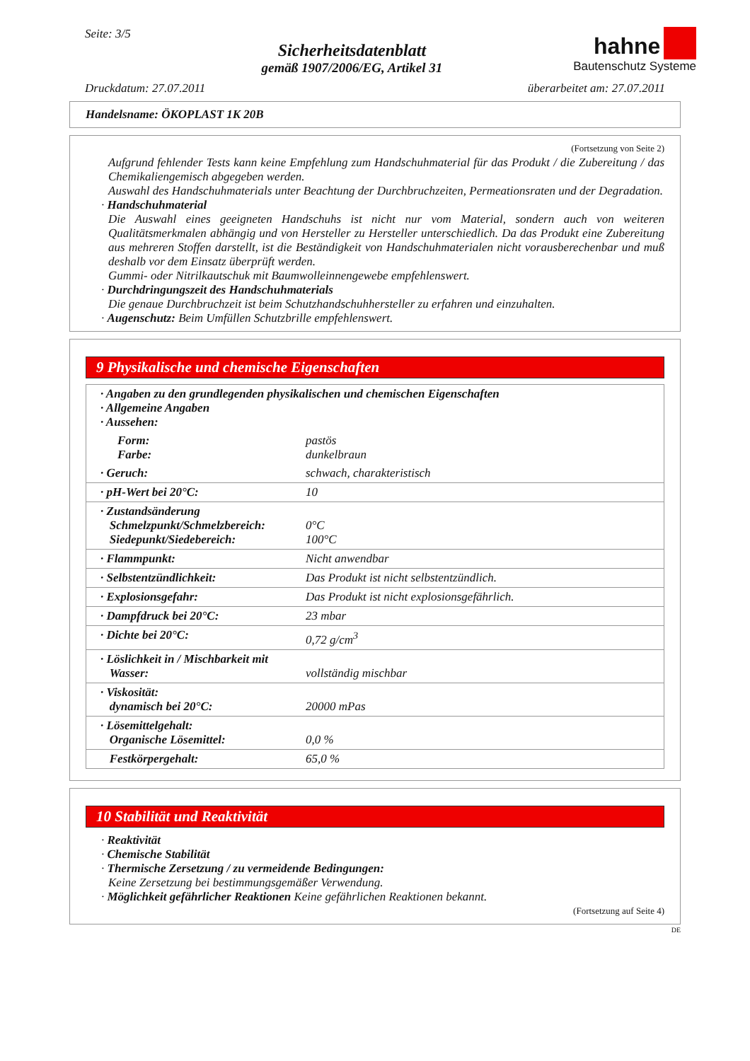Seite: 3/5
Sicherheitsdatenblatt
gemäß 1907/2006/EG, Artikel 31
hahne
Bautenschutz Systeme
Druckdatum: 27.07.2011 überarbeitet am: 27.07.2011
Handelsname: ÖKOPLAST 1K 20B
(Fortsetzung von Seite 2)
Aufgrund fehlender Tests kann keine Empfehlung zum Handschuhmaterial für das Produkt / die Zubereitung / das Chemikaliengemisch abgegeben werden.
Auswahl des Handschuhmaterials unter Beachtung der Durchbruchzeiten, Permeationsraten und der Degradation.
· Handschuhmaterial
Die Auswahl eines geeigneten Handschuhs ist nicht nur vom Material, sondern auch von weiteren Qualitätsmerkmalen abhängig und von Hersteller zu Hersteller unterschiedlich. Da das Produkt eine Zubereitung aus mehreren Stoffen darstellt, ist die Beständigkeit von Handschuhmaterialen nicht vorausberechenbar und muß deshalb vor dem Einsatz überprüft werden.
Gummi- oder Nitrilkautschuk mit Baumwolleinnengewebe empfehlenswert.
· Durchdringungszeit des Handschuhmaterials
Die genaue Durchbruchzeit ist beim Schutzhandschuhhersteller zu erfahren und einzuhalten.
· Augenschutz: Beim Umfüllen Schutzbrille empfehlenswert.
9 Physikalische und chemische Eigenschaften
| · Angaben zu den grundlegenden physikalischen und chemischen Eigenschaften · Allgemeine Angaben · Aussehen: | |
| Form: Farbe: | pastös dunkelbraun |
| · Geruch: | schwach, charakteristisch |
| · pH-Wert bei 20°C: | 10 |
| · Zustandsänderung Schmelzpunkt/Schmelzbereich: Siedepunkt/Siedebereich: | 0°C 100°C |
| · Flammpunkt: | Nicht anwendbar |
| · Selbstentzündlichkeit: | Das Produkt ist nicht selbstentzündlich. |
| · Explosionsgefahr: | Das Produkt ist nicht explosionsgefährlich. |
| · Dampfdruck bei 20°C: | 23 mbar |
| · Dichte bei 20°C: | 0,72 g/cm<sup>3</sup> |
| · Löslichkeit in / Mischbarkeit mit Wasser: | vollständig mischbar |
| · Viskosität: dynamisch bei 20°C: | 20000 mPas |
| · Lösemittelgehalt: Organische Lösemittel: | 0,0 % |
| Festkörpergehalt: | 65,0 % |
10 Stabilität und Reaktivität
· Reaktivität
· Chemische Stabilität
· Thermische Zersetzung / zu vermeidende Bedingungen:
Keine Zersetzung bei bestimmungsgemäßer Verwendung.
· Möglichkeit gefährlicher Reaktionen Keine gefährlichen Reaktionen bekannt.
(Fortsetzung auf Seite 4)
DE